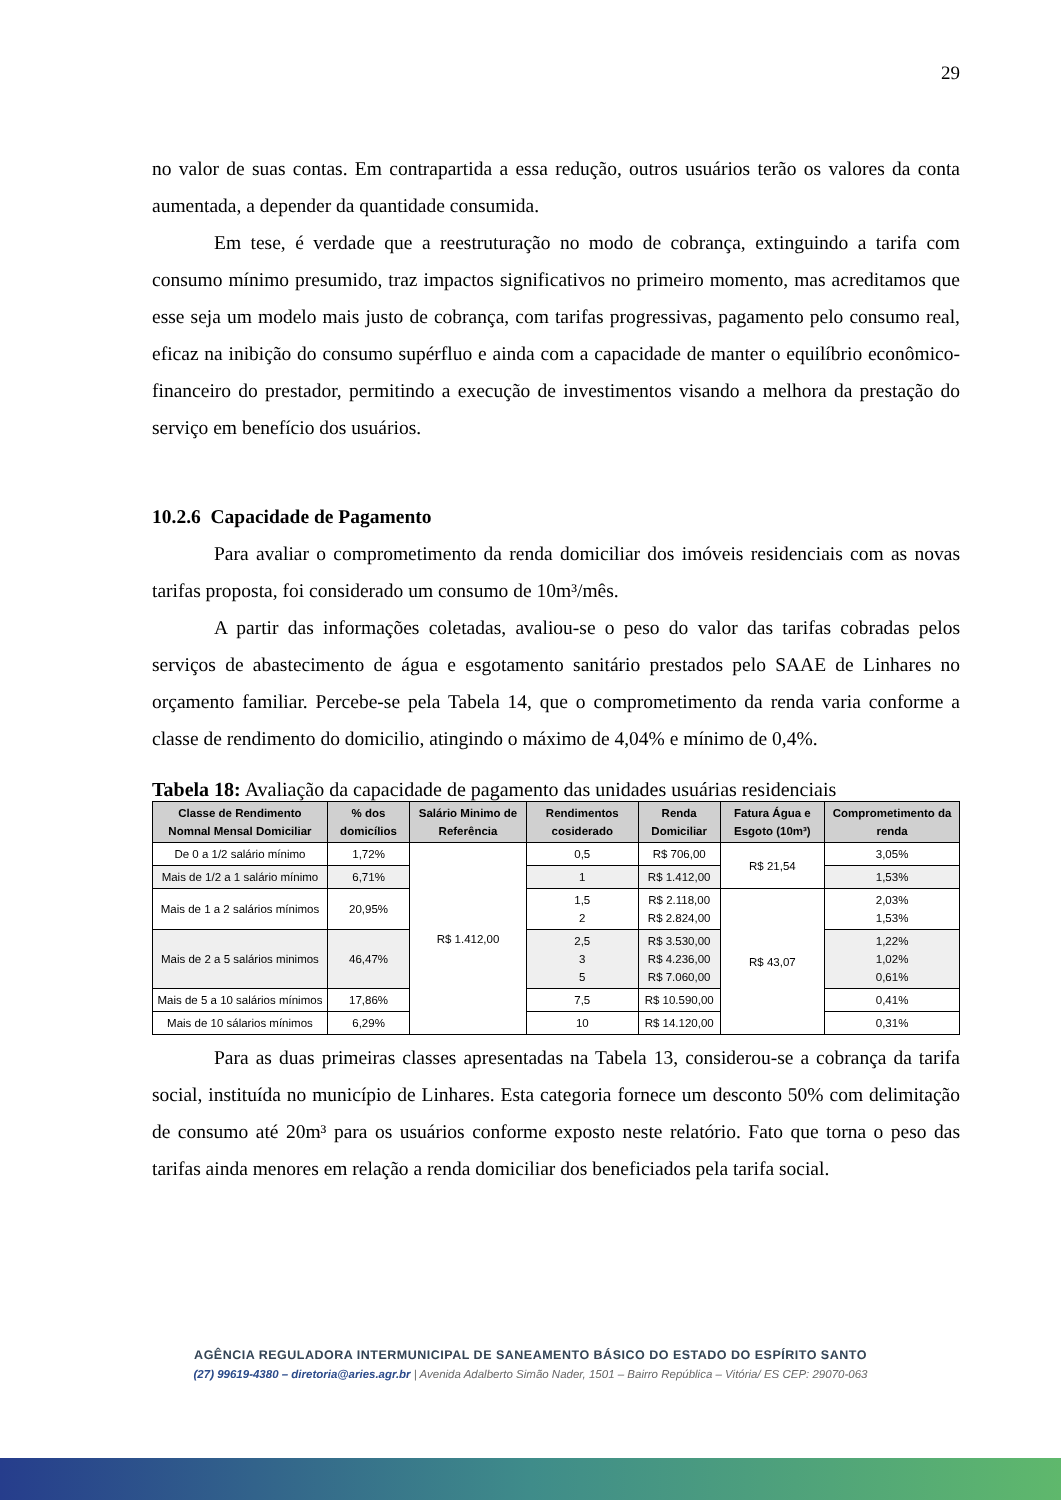29
no valor de suas contas. Em contrapartida a essa redução, outros usuários terão os valores da conta aumentada, a depender da quantidade consumida.
Em tese, é verdade que a reestruturação no modo de cobrança, extinguindo a tarifa com consumo mínimo presumido, traz impactos significativos no primeiro momento, mas acreditamos que esse seja um modelo mais justo de cobrança, com tarifas progressivas, pagamento pelo consumo real, eficaz na inibição do consumo supérfluo e ainda com a capacidade de manter o equilíbrio econômico-financeiro do prestador, permitindo a execução de investimentos visando a melhora da prestação do serviço em benefício dos usuários.
10.2.6 Capacidade de Pagamento
Para avaliar o comprometimento da renda domiciliar dos imóveis residenciais com as novas tarifas proposta, foi considerado um consumo de 10m³/mês.
A partir das informações coletadas, avaliou-se o peso do valor das tarifas cobradas pelos serviços de abastecimento de água e esgotamento sanitário prestados pelo SAAE de Linhares no orçamento familiar. Percebe-se pela Tabela 14, que o comprometimento da renda varia conforme a classe de rendimento do domicilio, atingindo o máximo de 4,04% e mínimo de 0,4%.
Tabela 18: Avaliação da capacidade de pagamento das unidades usuárias residenciais
| Classe de Rendimento Nomnal Mensal Domiciliar | % dos domicílios | Salário Minimo de Referência | Rendimentos cosiderado | Renda Domiciliar | Fatura Água e Esgoto (10m³) | Comprometimento da renda |
| --- | --- | --- | --- | --- | --- | --- |
| De 0 a 1/2 salário mínimo | 1,72% | R$ 1.412,00 | 0,5 | R$ 706,00 | R$ 21,54 | 3,05% |
| Mais de 1/2 a 1 salário mínimo | 6,71% | | 1 | R$ 1.412,00 | | 1,53% |
| Mais de 1 a 2 salários mínimos | 20,95% | | 1,5 2 | R$ 2.118,00 R$ 2.824,00 | R$ 43,07 | 2,03% 1,53% |
| Mais de 2 a 5 salários minimos | 46,47% | | 2,5 3 5 | R$ 3.530,00 R$ 4.236,00 R$ 7.060,00 | | 1,22% 1,02% 0,61% |
| Mais de 5 a 10 salários mínimos | 17,86% | | 7,5 | R$ 10.590,00 | | 0,41% |
| Mais de 10 sálarios mínimos | 6,29% | | 10 | R$ 14.120,00 | | 0,31% |
Para as duas primeiras classes apresentadas na Tabela 13, considerou-se a cobrança da tarifa social, instituída no município de Linhares. Esta categoria fornece um desconto 50% com delimitação de consumo até 20m³ para os usuários conforme exposto neste relatório. Fato que torna o peso das tarifas ainda menores em relação a renda domiciliar dos beneficiados pela tarifa social.
AGÊNCIA REGULADORA INTERMUNICIPAL DE SANEAMENTO BÁSICO DO ESTADO DO ESPÍRITO SANTO
(27) 99619-4380 – diretoria@aries.agr.br | Avenida Adalberto Simão Nader, 1501 – Bairro República – Vitória/ ES CEP: 29070-063